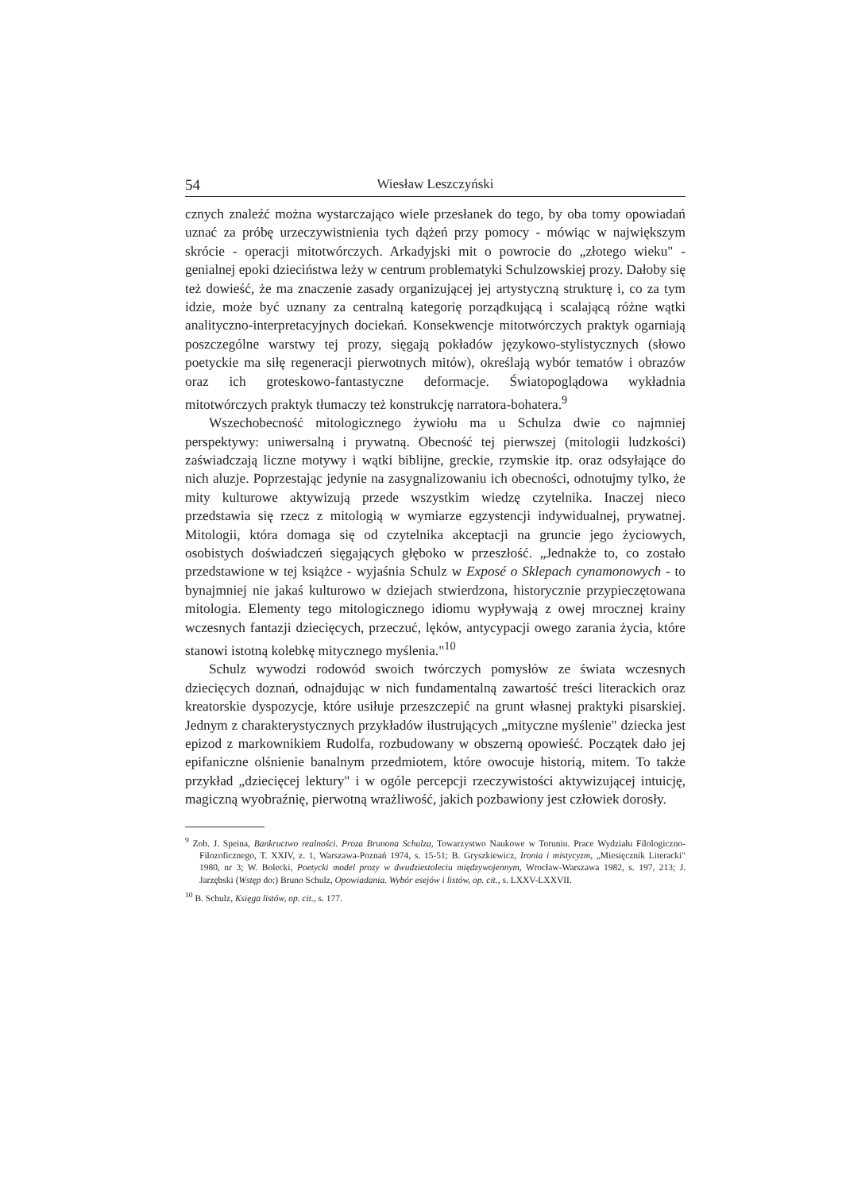54 Wiesław Leszczyński
cznych znaleźć można wystarczająco wiele przesłanek do tego, by oba tomy opowiadań uznać za próbę urzeczywistnienia tych dążeń przy pomocy - mówiąc w największym skrócie - operacji mitotwórczych. Arkadyjski mit o powrocie do „złotego wieku" - genialnej epoki dzieciństwa leży w centrum problematyki Schulzowskiej prozy. Dałoby się też dowieść, że ma znaczenie zasady organizującej jej artystyczną strukturę i, co za tym idzie, może być uznany za centralną kategorię porządkującą i scalającą różne wątki analityczno-interpretacyjnych dociekań. Konsekwencje mitotwórczych praktyk ogarniają poszczególne warstwy tej prozy, sięgają pokładów językowo-stylistycznych (słowo poetyckie ma siłę regeneracji pierwotnych mitów), określają wybór tematów i obrazów oraz ich groteskowo-fantastyczne deformacje. Światopoglądowa wykładnia mitotwórczych praktyk tłumaczy też konstrukcję narratora-bohatera.<sup>9</sup>
Wszechobecność mitologicznego żywiołu ma u Schulza dwie co najmniej perspektywy: uniwersalną i prywatną. Obecność tej pierwszej (mitologii ludzkości) zaświadczają liczne motywy i wątki biblijne, greckie, rzymskie itp. oraz odsyłające do nich aluzje. Poprzestając jedynie na zasygnalizowaniu ich obecności, odnotujmy tylko, że mity kulturowe aktywizują przede wszystkim wiedzę czytelnika. Inaczej nieco przedstawia się rzecz z mitologią w wymiarze egzystencji indywidualnej, prywatnej. Mitologii, która domaga się od czytelnika akceptacji na gruncie jego życiowych, osobistych doświadczeń sięgających głęboko w przeszłość. „Jednakże to, co zostało przedstawione w tej książce - wyjaśnia Schulz w Exposé o Sklepach cynamonowych - to bynajmniej nie jakaś kulturowo w dziejach stwierdzona, historycznie przypieczętowana mitologia. Elementy tego mitologicznego idiomu wypływają z owej mrocznej krainy wczesnych fantazji dziecięcych, przeczuć, lęków, antycypacji owego zarania życia, które stanowi istotną kolebkę mitycznego myślenia."<sup>10</sup>
Schulz wywodzi rodowód swoich twórczych pomysłów ze świata wczesnych dziecięcych doznań, odnajdując w nich fundamentalną zawartość treści literackich oraz kreatorskie dyspozycje, które usiłuje przeszczepić na grunt własnej praktyki pisarskiej. Jednym z charakterystycznych przykładów ilustrujących „mityczne myślenie" dziecka jest epizod z markownikiem Rudolfa, rozbudowany w obszerną opowieść. Początek dało jej epifaniczne olśnienie banalnym przedmiotem, które owocuje historią, mitem. To także przykład „dziecięcej lektury" i w ogóle percepcji rzeczywistości aktywizującej intuicję, magiczną wyobraźnię, pierwotną wrażliwość, jakich pozbawiony jest człowiek dorosły.
<sup>9</sup> Zob. J. Speina, Bankructwo realności. Proza Brunona Schulza, Towarzystwo Naukowe w Toruniu. Prace Wydziału Filologiczno-Filozoficznego, T. XXIV, z. 1, Warszawa-Poznań 1974, s. 15-51; B. Gryszkiewicz, Ironia i mistycyzm, „Miesięcznik Literacki" 1980, nr 3; W. Bolecki, Poetycki model prozy w dwudziestoleciu międzywojennym, Wrocław-Warszawa 1982, s. 197, 213; J. Jarzębski (Wstęp do:) Bruno Schulz, Opowiadania. Wybór esejów i listów, op. cit., s. LXXV-LXXVII.
<sup>10</sup> B. Schulz, Księga listów, op. cit., s. 177.